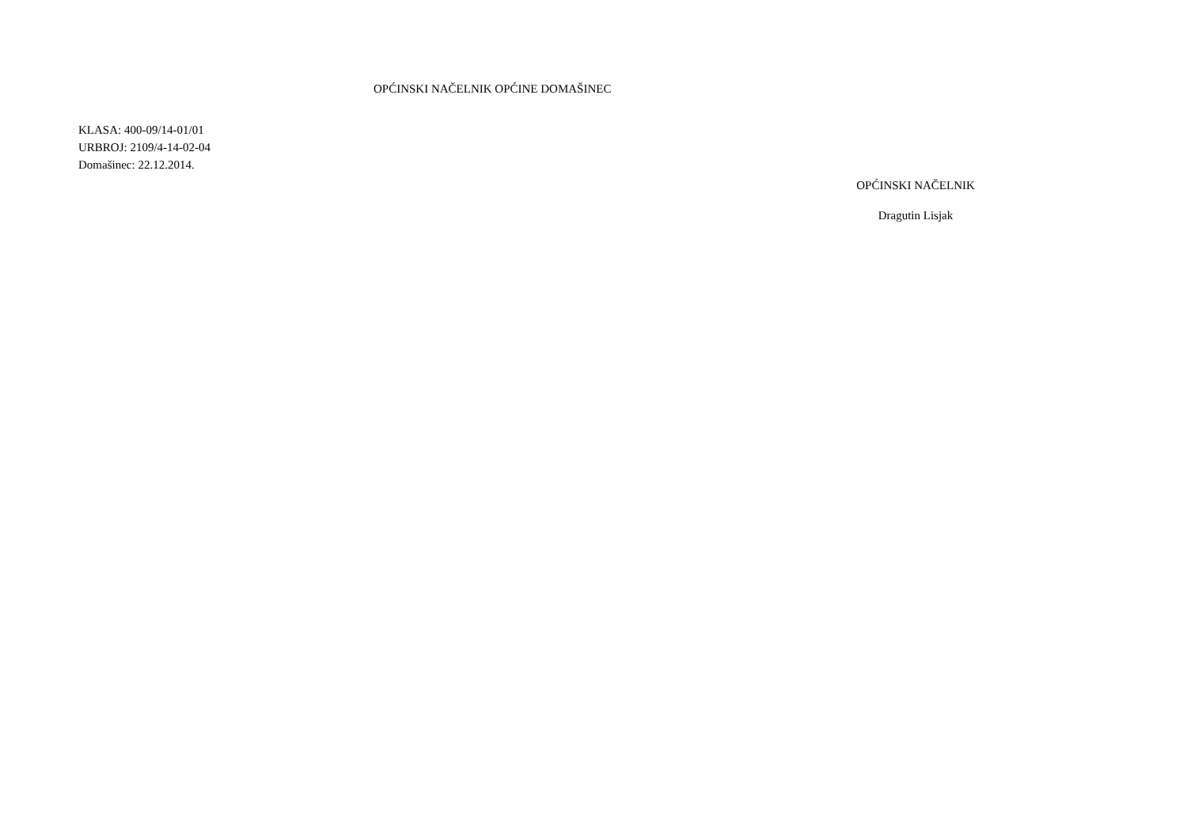OPĆINSKI NAČELNIK OPĆINE DOMAŠINEC
KLASA: 400-09/14-01/01
URBROJ: 2109/4-14-02-04
Domašinec: 22.12.2014.
OPĆINSKI NAČELNIK
Dragutin Lisjak